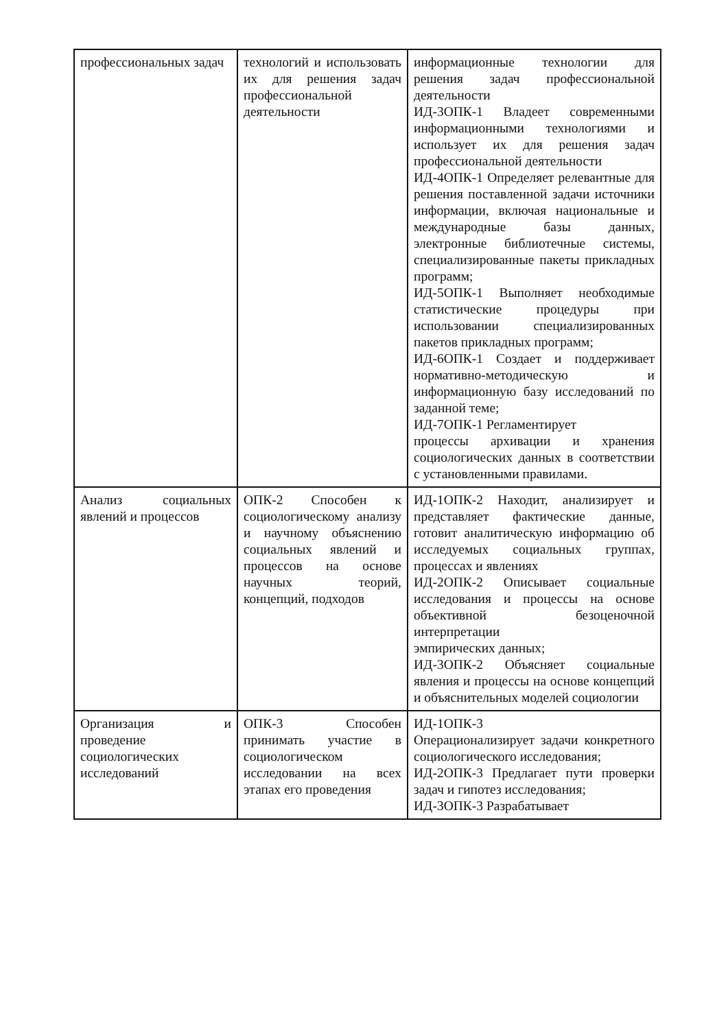| профессиональных задач | технологий и использовать их для решения задач профессиональной деятельности | информационные технологии для решения задач профессиональной деятельности ИД-3ОПК-1 Владеет современными информационными технологиями и использует их для решения задач профессиональной деятельности ИД-4ОПК-1 Определяет релевантные для решения поставленной задачи источники информации, включая национальные и международные базы данных, электронные библиотечные системы, специализированные пакеты прикладных программ; ИД-5ОПК-1 Выполняет необходимые статистические процедуры при использовании специализированных пакетов прикладных программ; ИД-6ОПК-1 Создает и поддерживает нормативно-методическую и информационную базу исследований по заданной теме; ИД-7ОПК-1 Регламентирует процессы архивации и хранения социологических данных в соответствии с установленными правилами. |
| Анализ социальных явлений и процессов | ОПК-2 Способен к социологическому анализу и научному объяснению социальных явлений и процессов на основе научных теорий, концепций, подходов | ИД-1ОПК-2 Находит, анализирует и представляет фактические данные, готовит аналитическую информацию об исследуемых социальных группах, процессах и явлениях ИД-2ОПК-2 Описывает социальные исследования и процессы на основе объективной безоценочной интерпретации эмпирических данных; ИД-3ОПК-2 Объясняет социальные явления и процессы на основе концепций и объяснительных моделей социологии |
| Организация и проведение социологических исследований | ОПК-3 Способен принимать участие в социологическом исследовании на всех этапах его проведения | ИД-1ОПК-3 Операционализирует задачи конкретного социологического исследования; ИД-2ОПК-3 Предлагает пути проверки задач и гипотез исследования; ИД-3ОПК-3 Разрабатывает |